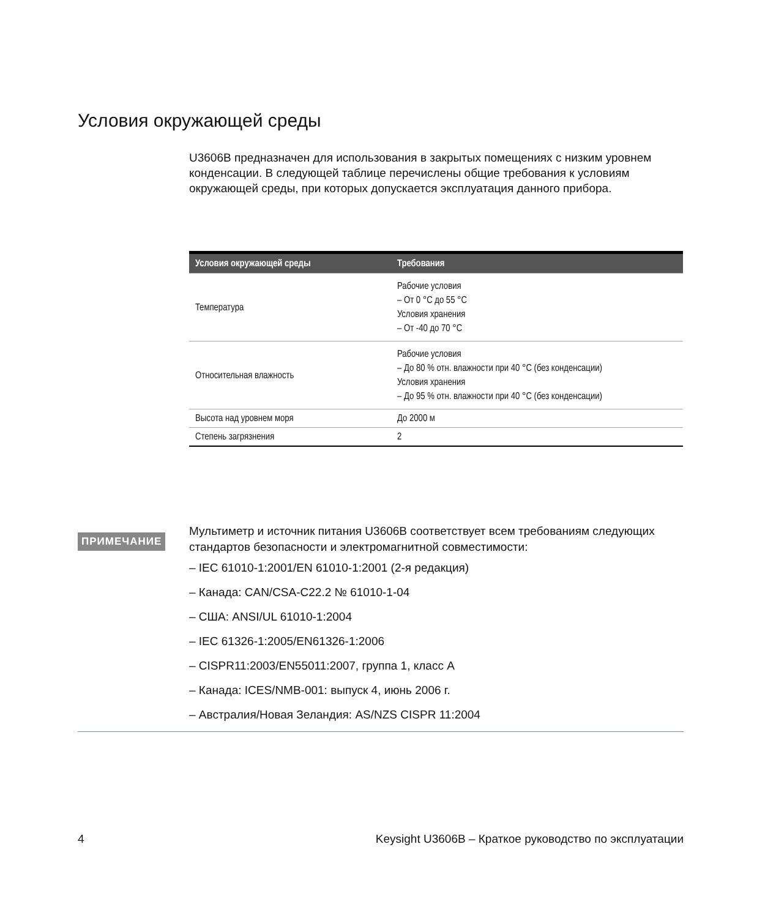Условия окружающей среды
U3606B предназначен для использования в закрытых помещениях с низким уровнем конденсации. В следующей таблице перечислены общие требования к условиям окружающей среды, при которых допускается эксплуатация данного прибора.
| Условия окружающей среды | Требования |
| --- | --- |
| Температура | Рабочие условия – От 0 °C до 55 °C Условия хранения – От -40 до 70 °C |
| Относительная влажность | Рабочие условия – До 80 % отн. влажности при 40 °C (без конденсации) Условия хранения – До 95 % отн. влажности при 40 °C (без конденсации) |
| Высота над уровнем моря | До 2000 м |
| Степень загрязнения | 2 |
ПРИМЕЧАНИЕ
Мультиметр и источник питания U3606B соответствует всем требованиям следующих стандартов безопасности и электромагнитной совместимости:
– IEC 61010-1:2001/EN 61010-1:2001 (2-я редакция)
– Канада: CAN/CSA-C22.2 № 61010-1-04
– США: ANSI/UL 61010-1:2004
– IEC 61326-1:2005/EN61326-1:2006
– CISPR11:2003/EN55011:2007, группа 1, класс A
– Канада: ICES/NMB-001: выпуск 4, июнь 2006 г.
– Австралия/Новая Зеландия: AS/NZS CISPR 11:2004
4 Keysight U3606B – Краткое руководство по эксплуатации